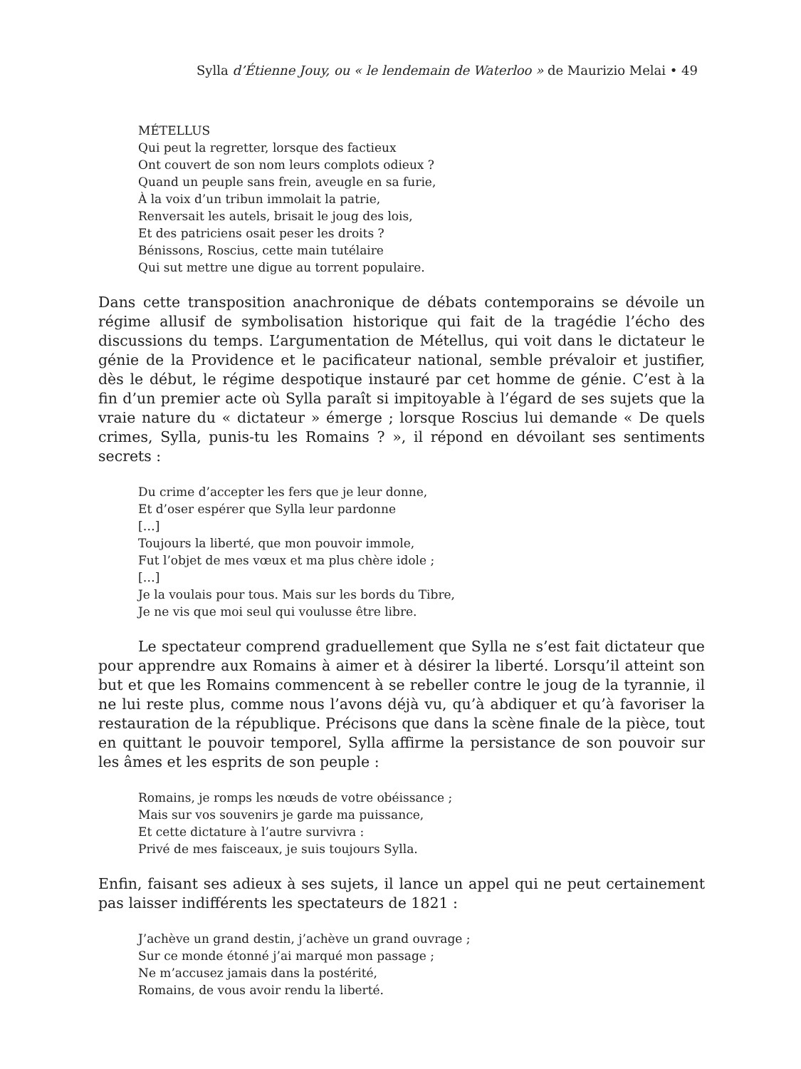Sylla d’Étienne Jouy, ou « le lendemain de Waterloo » de Maurizio Melai • 49
MÉTELLUS
Qui peut la regretter, lorsque des factieux
Ont couvert de son nom leurs complots odieux ?
Quand un peuple sans frein, aveugle en sa furie,
À la voix d’un tribun immolait la patrie,
Renversait les autels, brisait le joug des lois,
Et des patriciens osait peser les droits ?
Bénissons, Roscius, cette main tutélaire
Qui sut mettre une digue au torrent populaire.
Dans cette transposition anachronique de débats contemporains se dévoile un régime allusif de symbolisation historique qui fait de la tragédie l’écho des discussions du temps. L’argumentation de Métellus, qui voit dans le dictateur le génie de la Providence et le pacificateur national, semble prévaloir et justifier, dès le début, le régime despotique instauré par cet homme de génie. C’est à la fin d’un premier acte où Sylla paraît si impitoyable à l’égard de ses sujets que la vraie nature du « dictateur » émerge ; lorsque Roscius lui demande « De quels crimes, Sylla, punis-tu les Romains ? », il répond en dévoilant ses sentiments secrets :
Du crime d’accepter les fers que je leur donne,
Et d’oser espérer que Sylla leur pardonne
[…]
Toujours la liberté, que mon pouvoir immole,
Fut l’objet de mes vœux et ma plus chère idole ;
[…]
Je la voulais pour tous. Mais sur les bords du Tibre,
Je ne vis que moi seul qui voulusse être libre.
Le spectateur comprend graduellement que Sylla ne s’est fait dictateur que pour apprendre aux Romains à aimer et à désirer la liberté. Lorsqu’il atteint son but et que les Romains commencent à se rebeller contre le joug de la tyrannie, il ne lui reste plus, comme nous l’avons déjà vu, qu’à abdiquer et qu’à favoriser la restauration de la république. Précisons que dans la scène finale de la pièce, tout en quittant le pouvoir temporel, Sylla affirme la persistance de son pouvoir sur les âmes et les esprits de son peuple :
Romains, je romps les nœuds de votre obéissance ;
Mais sur vos souvenirs je garde ma puissance,
Et cette dictature à l’autre survivra :
Privé de mes faisceaux, je suis toujours Sylla.
Enfin, faisant ses adieux à ses sujets, il lance un appel qui ne peut certainement pas laisser indifférents les spectateurs de 1821 :
J’achève un grand destin, j’achève un grand ouvrage ;
Sur ce monde étonné j’ai marqué mon passage ;
Ne m’accusez jamais dans la postérité,
Romains, de vous avoir rendu la liberté.